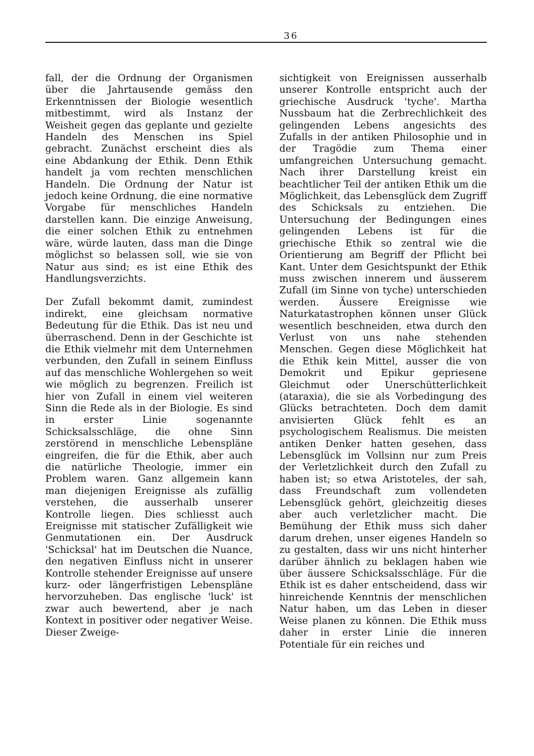36
fall, der die Ordnung der Organismen über die Jahrtausende gemäss den Erkenntnissen der Biologie wesentlich mitbestimmt, wird als Instanz der Weisheit gegen das geplante und gezielte Handeln des Menschen ins Spiel gebracht. Zunächst erscheint dies als eine Abdankung der Ethik. Denn Ethik handelt ja vom rechten menschlichen Handeln. Die Ordnung der Natur ist jedoch keine Ordnung, die eine normative Vorgabe für menschliches Handeln darstellen kann. Die einzige Anweisung, die einer solchen Ethik zu entnehmen wäre, würde lauten, dass man die Dinge möglichst so belassen soll, wie sie von Natur aus sind; es ist eine Ethik des Handlungsverzichts.
Der Zufall bekommt damit, zumindest indirekt, eine gleichsam normative Bedeutung für die Ethik. Das ist neu und überraschend. Denn in der Geschichte ist die Ethik vielmehr mit dem Unternehmen verbunden, den Zufall in seinem Einfluss auf das menschliche Wohlergehen so weit wie möglich zu begrenzen. Freilich ist hier von Zufall in einem viel weiteren Sinn die Rede als in der Biologie. Es sind in erster Linie sogenannte Schicksalsschläge, die ohne Sinn zerstörend in menschliche Lebenspläne eingreifen, die für die Ethik, aber auch die natürliche Theologie, immer ein Problem waren. Ganz allgemein kann man diejenigen Ereignisse als zufällig verstehen, die ausserhalb unserer Kontrolle liegen. Dies schliesst auch Ereignisse mit statischer Zufälligkeit wie Genmutationen ein. Der Ausdruck 'Schicksal' hat im Deutschen die Nuance, den negativen Einfluss nicht in unserer Kontrolle stehender Ereignisse auf unsere kurz- oder längerfristigen Lebenspläne hervorzuheben. Das englische 'luck' ist zwar auch bewertend, aber je nach Kontext in positiver oder negativer Weise. Dieser Zweige-
sichtigkeit von Ereignissen ausserhalb unserer Kontrolle entspricht auch der griechische Ausdruck 'tyche'. Martha Nussbaum hat die Zerbrechlichkeit des gelingenden Lebens angesichts des Zufalls in der antiken Philosophie und in der Tragödie zum Thema einer umfangreichen Untersuchung gemacht. Nach ihrer Darstellung kreist ein beachtlicher Teil der antiken Ethik um die Möglichkeit, das Lebensglück dem Zugriff des Schicksals zu entziehen. Die Untersuchung der Bedingungen eines gelingenden Lebens ist für die griechische Ethik so zentral wie die Orientierung am Begriff der Pflicht bei Kant. Unter dem Gesichtspunkt der Ethik muss zwischen innerem und äusserem Zufall (im Sinne von tyche) unterschieden werden. Äussere Ereignisse wie Naturkatastrophen können unser Glück wesentlich beschneiden, etwa durch den Verlust von uns nahe stehenden Menschen. Gegen diese Möglichkeit hat die Ethik kein Mittel, ausser die von Demokrit und Epikur gepriesene Gleichmut oder Unerschütterlichkeit (ataraxia), die sie als Vorbedingung des Glücks betrachteten. Doch dem damit anvisierten Glück fehlt es an psychologischem Realismus. Die meisten antiken Denker hatten gesehen, dass Lebensglück im Vollsinn nur zum Preis der Verletzlichkeit durch den Zufall zu haben ist; so etwa Aristoteles, der sah, dass Freundschaft zum vollendeten Lebensglück gehört, gleichzeitig dieses aber auch verletzlicher macht. Die Bemühung der Ethik muss sich daher darum drehen, unser eigenes Handeln so zu gestalten, dass wir uns nicht hinterher darüber ähnlich zu beklagen haben wie über äussere Schicksalsschläge. Für die Ethik ist es daher entscheidend, dass wir hinreichende Kenntnis der menschlichen Natur haben, um das Leben in dieser Weise planen zu können. Die Ethik muss daher in erster Linie die inneren Potentiale für ein reiches und